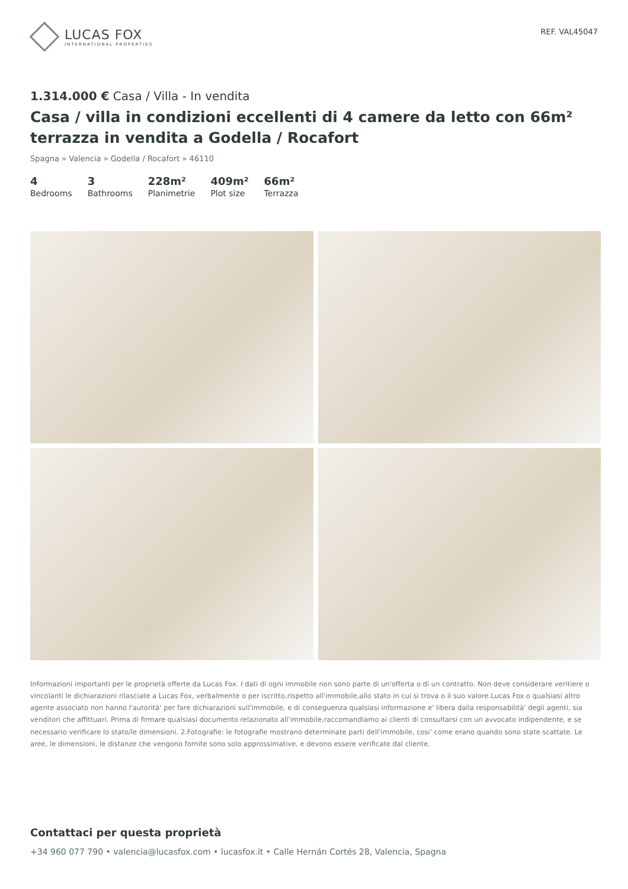LUCAS FOX
INTERNATIONAL PROPERTIES
REF. VAL45047
1.314.000 € Casa / Villa - In vendita
Casa / villa in condizioni eccellenti di 4 camere da letto con 66m² terrazza in vendita a Godella / Rocafort
Spagna » Valencia » Godella / Rocafort » 46110
4
Bedrooms
3
Bathrooms
228m²
Planimetrie
409m²
Plot size
66m²
Terrazza
Informazioni importanti per le proprietà offerte da Lucas Fox. I dati di ogni immobile non sono parte di un'offerta o di un contratto. Non deve considerare veritiere o vincolanti le dichiarazioni rilasciate a Lucas Fox, verbalmente o per iscritto,rispetto all'immobile,allo stato in cui si trova o il suo valore.Lucas Fox o qualsiasi altro agente associato non hanno l'autorità' per fare dichiarazioni sull'immobile, e di conseguenza qualsiasi informazione e' libera dalla responsabilità' degli agenti, sia venditori che affittuari. Prima di firmare qualsiasi documento relazionato all'immobile,raccomandiamo ai clienti di consultarsi con un avvocato indipendente, e se necessario verificare lo stato/le dimensioni. 2.Fotografie: le fotografie mostrano determinate parti dell'immobile, cosi' come erano quando sono state scattate. Le aree, le dimensioni, le distanze che vengono fornite sono solo approssimative, e devono essere verificate dal cliente.
Contattaci per questa proprietà
+34 960 077 790 • valencia@lucasfox.com • lucasfox.it • Calle Hernán Cortés 28, Valencia, Spagna